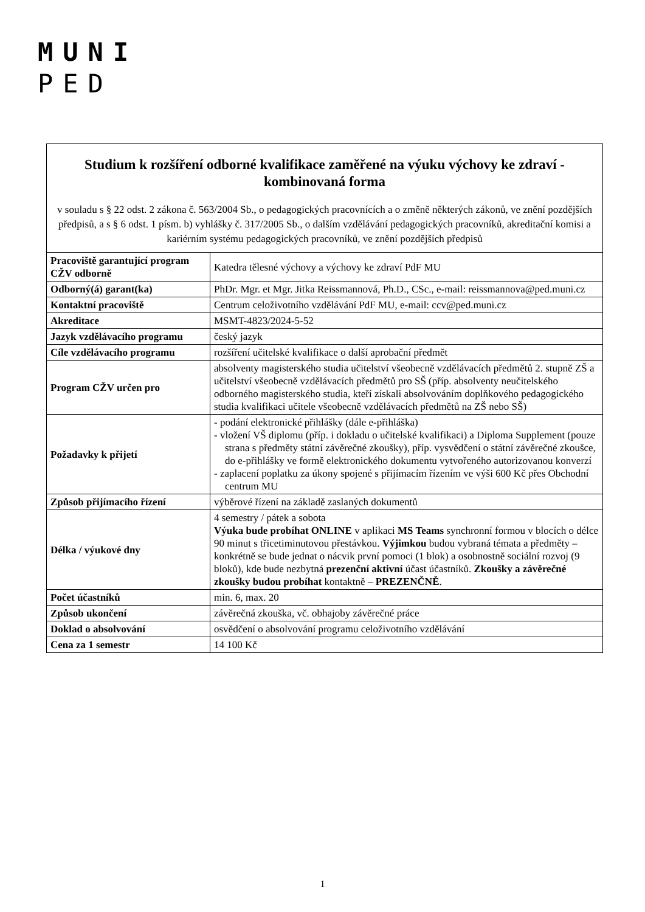MUNI
PED
| Studium k rozšíření odborné kvalifikace zaměřené na výuku výchovy ke zdraví - kombinovaná forma v souladu s § 22 odst. 2 zákona č. 563/2004 Sb., o pedagogických pracovnících a o změně některých zákonů, ve znění pozdějších předpisů, a s § 6 odst. 1 písm. b) vyhlášky č. 317/2005 Sb., o dalším vzdělávání pedagogických pracovníků, akreditační komisi a kariérním systému pedagogických pracovníků, ve znění pozdějších předpisů | |
| Pracoviště garantující program CŽV odborně | Katedra tělesné výchovy a výchovy ke zdraví PdF MU |
| Odborný(á) garant(ka) | PhDr. Mgr. et Mgr. Jitka Reissmannová, Ph.D., CSc., e-mail: reissmannova@ped.muni.cz |
| Kontaktní pracoviště | Centrum celoživotního vzdělávání PdF MU, e-mail: ccv@ped.muni.cz |
| Akreditace | MSMT-4823/2024-5-52 |
| Jazyk vzdělávacího programu | český jazyk |
| Cíle vzdělávacího programu | rozšíření učitelské kvalifikace o další aprobační předmět |
| Program CŽV určen pro | absolventy magisterského studia učitelství všeobecně vzdělávacích předmětů 2. stupně ZŠ a učitelství všeobecně vzdělávacích předmětů pro SŠ (příp. absolventy neučitelského odborného magisterského studia, kteří získali absolvováním doplňkového pedagogického studia kvalifikaci učitele všeobecně vzdělávacích předmětů na ZŠ nebo SŠ) |
| Požadavky k přijetí | - podání elektronické přihlášky (dále e-přihláška) - vložení VŠ diplomu (příp. i dokladu o učitelské kvalifikaci) a Diploma Supplement (pouze strana s předměty státní závěrečné zkoušky), příp. vysvědčení o státní závěrečné zkoušce, do e-přihlášky ve formě elektronického dokumentu vytvořeného autorizovanou konverzí - zaplacení poplatku za úkony spojené s přijímacím řízením ve výši 600 Kč přes Obchodní centrum MU |
| Způsob přijímacího řízení | výběrové řízení na základě zaslaných dokumentů |
| Délka / výukové dny | 4 semestry / pátek a sobota Výuka bude probíhat ONLINE v aplikaci MS Teams synchronní formou v blocích o délce 90 minut s třicetiminutovou přestávkou. Výjimkou budou vybraná témata a předměty – konkrétně se bude jednat o nácvik první pomoci (1 blok) a osobnostně sociální rozvoj (9 bloků), kde bude nezbytná prezenční aktivní účast účastníků. Zkoušky a závěrečné zkoušky budou probíhat kontaktně – PREZENČNĚ . |
| Počet účastníků | min. 6, max. 20 |
| Způsob ukončení | závěrečná zkouška, vč. obhajoby závěrečné práce |
| Doklad o absolvování | osvědčení o absolvování programu celoživotního vzdělávání |
| Cena za 1 semestr | 14 100 Kč |
1